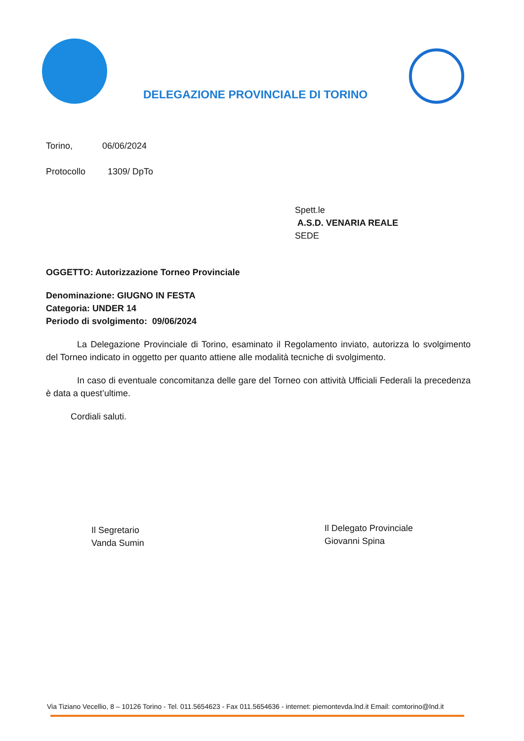DELEGAZIONE PROVINCIALE DI TORINO
Torino, 06/06/2024
Protocollo 1309/ DpTo
Spett.le
A.S.D. VENARIA REALE
SEDE
OGGETTO: Autorizzazione Torneo Provinciale
Denominazione: GIUGNO IN FESTA
Categoria: UNDER 14
Periodo di svolgimento: 09/06/2024
La Delegazione Provinciale di Torino, esaminato il Regolamento inviato, autorizza lo svolgimento del Torneo indicato in oggetto per quanto attiene alle modalità tecniche di svolgimento.
In caso di eventuale concomitanza delle gare del Torneo con attività Ufficiali Federali la precedenza è data a quest’ultime.
Cordiali saluti.
Il Segretario
Vanda Sumin
Il Delegato Provinciale
Giovanni Spina
Via Tiziano Vecellio, 8 – 10126 Torino - Tel. 011.5654623 - Fax 011.5654636 - internet: piemontevda.lnd.it Email: comtorino@lnd.it